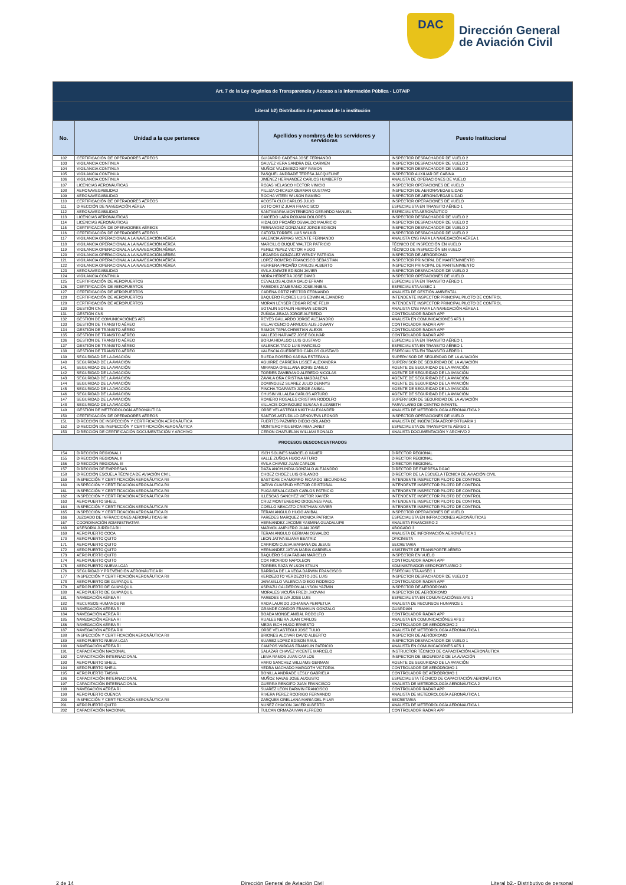DAC
Dirección General
de Aviación Civil
| Art. 7 de la Ley Orgánica de Transparencia y Acceso a la Información Pública - LOTAIP | | | |
| Literal b2) Distributivo de personal de la institución | | | |
| No. | Unidad a la que pertenece | Apellidos y nombres de los servidores y servidoras | Puesto Institucional |
| 102 | CERTIFICACIÓN DE OPERADORES AÉREOS | GUIJARRO CADENA JOSE FERNANDO | INSPECTOR DESPACHADOR DE VUELO 2 |
| 103 | VIGILANCIA CONTINUA | GALVEZ VERA SANDRA DEL CARMEN | INSPECTOR DESPACHADOR DE VUELO 2 |
| 104 | VIGILANCIA CONTINUA | MUÑOZ VALDIVIEZO NEY RAMON | INSPECTOR DESPACHADOR DE VUELO 2 |
| 105 | VIGILANCIA CONTINUA | PASQUEL ANDRADE TERESA JACQUELINE | INSPECTOR AUXILIAR DE CABINA |
| 106 | VIGILANCIA CONTINUA | JIMENEZ HERNANDEZ CARLOS HUMBERTO | ANALISTA DE OPERACIONES DE VUELO |
| 107 | LICENCIAS AERONÁUTICAS | ROJAS VELASCO HECTOR VINICIO | INSPECTOR OPERACIONES DE VUELO |
| 108 | AERONAVEGABILIDAD | PILLIZA CHICAIZA GERMAN GUSTAVO | INSPECTOR DE AERONAVEGABILIDAD |
| 109 | AERONAVEGABILIDAD | ROCHA VITERI WILSON RAMIRO | INSPECTOR DE AERONAVEGABILIDAD |
| 110 | CERTIFICACIÓN DE OPERADORES AÉREOS | ACOSTA CUJI CARLOS JULIO | INSPECTOR OPERACIONES DE VUELO |
| 111 | DIRECCIÓN DE NAVEGACIÓN AÉREA | SOTO ORTIZ JUAN FRANCISCO | ESPECIALISTA EN TRANSITO AÉREO 1 |
| 112 | AERONAVEGABILIDAD | SANTAMARIA MONTENEGRO GERARDO MANUEL | ESPECIALISTA AERONÁUTICO |
| 113 | LICENCIAS AERONÁUTICAS | CAICEDO LARA ROXANA DOLORES | INSPECTOR DESPACHADOR DE VUELO 2 |
| 114 | LICENCIAS AERONÁUTICAS | HIDALGO PROAÑO OSWALDO MAURICIO | INSPECTOR DESPACHADOR DE VUELO 2 |
| 115 | CERTIFICACIÓN DE OPERADORES AÉREOS | FERNANDEZ GONZALEZ JORGE EDISON | INSPECTOR DESPACHADOR DE VUELO 2 |
| 116 | CERTIFICACIÓN DE OPERADORES AÉREOS | CATOTA TORRES LUIS WILKIR | INSPECTOR DESPACHADOR DE VUELO 2 |
| 117 | VIGILANCIA OPERACIONAL A LA NAVEGACIÓN AÉREA | VALENCIA ARMAS VICENTE FERNANDO | ANALISTA CNS PARA LA NAVEGACIÓN AÉREA 1 |
| 118 | VIGILANCIA OPERACIONAL A LA NAVEGACIÓN AÉREA | MARCILLO DUQUE WALTER PATRICIO | TÉCNICO DE INSPECCIÓN EN VUELO |
| 119 | VIGILANCIA OPERACIONAL A LA NAVEGACIÓN AÉREA | PEREZ YEPEZ VICTOR HUGO | TÉCNICO DE INSPECCIÓN EN VUELO |
| 120 | VIGILANCIA OPERACIONAL A LA NAVEGACIÓN AÉREA | LEGARDA GONZALEZ WENDY PATRICIA | INSPECTOR DE AERÓDROMO |
| 121 | VIGILANCIA OPERACIONAL A LA NAVEGACIÓN AÉREA | LOPEZ ROMERO FRANCISCO SEBASTIAN | INSPECTOR PRINCIPAL DE MANTENIMIENTO |
| 122 | VIGILANCIA OPERACIONAL A LA NAVEGACIÓN AÉREA | HERRERA PROAÑO CARLOS ALBERTO | INSPECTOR PRINCIPAL DE MANTENIMIENTO |
| 123 | AERONAVEGABILIDAD | AVILA ZARATE EDISON JAVIER | INSPECTOR DESPACHADOR DE VUELO 2 |
| 124 | VIGILANCIA CONTINUA | MORA HERRERA JOSE DAVID | INSPECTOR OPERACIONES DE VUELO |
| 125 | CERTIFICACIÓN DE AEROPUERTOS | CEVALLOS ALOMIA GALO EFRAIN | ESPECIALISTA EN TRANSITO AÉREO 1 |
| 126 | CERTIFICACIÓN DE AEROPUERTOS | PAREDES ZAMBRANO JOSE ANIBAL | ESPECIALISTA AVSEC 1 |
| 127 | CERTIFICACIÓN DE AEROPUERTOS | CADENA ORTIZ HECTOR FERNANDO | ANALISTA DE GESTIÓN AMBIENTAL |
| 128 | CERTIFICACIÓN DE AEROPUERTOS | BAQUERO FLORES LUIS EDWIN ALEJANDRO | INTENDENTE INSPECTOR PRINCIPAL PILOTO DE CONTROL |
| 129 | CERTIFICACIÓN DE AEROPUERTOS | MORAN LEYSER EDGAR RENE FELIX | INTENDENTE INSPECTOR PRINCIPAL PILOTO DE CONTROL |
| 130 | GESTIÓN CNS | SOTALIN SOTALIN HERNAN EDISON | ANALISTA CNS PARA LA NAVEGACIÓN AÉREA 1 |
| 131 | GESTIÓN CNS | ZUÑIGA JIBAJA JORGE ALFREDO | CONTROLADOR RADAR APP |
| 132 | GESTIÓN DE COMUNICACIÓNES AFS | REYES GALLARDO JORGE ALEJANDRO | ANALISTA EN COMUNICACIONES AFS 1 |
| 133 | GESTIÓN DE TRANSITO AÉREO | VILLAVICENCIO ARMIJOS ALIS JOWANY | CONTROLADOR RADAR APP |
| 134 | GESTIÓN DE TRANSITO AÉREO | RAMOS TAPIA CHRISTIAN ALEXIS | CONTROLADOR RADAR APP |
| 135 | GESTIÓN DE TRANSITO AÉREO | VALLEJO NARVAEZ JOSE BOLIVAR | CONTROLADOR RADAR APP |
| 136 | GESTIÓN DE TRANSITO AÉREO | BORJA HIDALGO LUIS GUSTAVO | ESPECIALISTA EN TRANSITO AÉREO 1 |
| 137 | GESTIÓN DE TRANSITO AÉREO | VALENCIA TACO LUIS MARCELO | ESPECIALISTA EN TRANSITO AÉREO 1 |
| 138 | GESTIÓN DE TRANSITO AÉREO | VALENCIA GUERRERO CARLOS GUSTAVO | ESPECIALISTA EN TRANSITO AÉREO 1 |
| 139 | SEGURIDAD DE LA AVIACIÓN | RUEDA ROSERO KARINA ESTEFANIA | SUPERVISOR DE SEGURIDAD DE LA AVIACIÓN |
| 140 | SEGURIDAD DE LA AVIACIÓN | AGUIRRE CARRERA LISSET ALEXANDRA | SUPERVISOR DE SEGURIDAD DE LA AVIACIÓN |
| 141 | SEGURIDAD DE LA AVIACIÓN | MIRANDA ORELLANA BORIS DANILO | AGENTE DE SEGURIDAD DE LA AVIACIÓN |
| 142 | SEGURIDAD DE LA AVIACIÓN | TORRES ZAMBRANO ALFREDO NICOLAS | AGENTE DE SEGURIDAD DE LA AVIACIÓN |
| 143 | SEGURIDAD DE LA AVIACIÓN | ZAVALA OÑA CRISTINA MAGDALENA | AGENTE DE SEGURIDAD DE LA AVIACIÓN |
| 144 | SEGURIDAD DE LA AVIACIÓN | DOMINGUEZ SUAREZ JULIO DENNYS | AGENTE DE SEGURIDAD DE LA AVIACIÓN |
| 145 | SEGURIDAD DE LA AVIACIÓN | PINCHA TOAPANTA JORGE ANIBAL | AGENTE DE SEGURIDAD DE LA AVIACIÓN |
| 146 | SEGURIDAD DE LA AVIACIÓN | CHUSIN VILLALBA CARLOS ARTURO | AGENTE DE SEGURIDAD DE LA AVIACIÓN |
| 147 | SEGURIDAD DE LA AVIACIÓN | ROMERO ROSALES CRISTIAN RODOLFO | SUPERVISOR DE SEGURIDAD DE LA AVIACIÓN |
| 148 | SEGURIDAD DE LA AVIACIÓN | VILLACIS DOMINGUEZ SUSANA ELIZABETH | PARVULARIO DE CENTRO INFANTIL |
| 149 | GESTIÓN DE METEOROLOGÍA AERONÁUTICA | ORBE VELASTEGUI NIKITH ALEXANDER | ANALISTA DE METEOROLOGÍA AERONÁUTICA 2 |
| 150 | CERTIFICACIÓN DE OPERADORES AÉREOS | SANTOS ASTUDILLO GENOVEVA LEONOR | INSPECTOR OPERACIONES DE VUELO |
| 151 | DIRECCIÓN DE INSPECCIÓN Y CERTIFICACIÓN AERONÁUTICA | FUERTES PAZMIÑO DIEGO ORLANDO | ANALISTA DE INGENIERÍA AEROPORTUARIA 1 |
| 152 | DIRECCIÓN DE INSPECCIÓN Y CERTIFICACIÓN AERONÁUTICA | MONTERO FIGUEROA IRMA JANET | ESPECIALISTA DE TRANSPORTE AÉREO 1 |
| 153 | DIRECCIÓN DE CERTIFICACIÓN DOCUMENTACIÓN Y ARCHIVO | CERON CHAFUELAN WILLIAM RONALD | ANALISTA DOCUMENTACIÓN Y ARCHIVO 2 |
| PROCESOS DESCONCENTRADOS | | | |
| 154 | DIRECCIÓN REGIONAL I | ISCH SOLINES MARCELO XAVIER | DIRECTOR REGIONAL |
| 155 | DIRECCIÓN REGIONAL II | VALLE ZUÑIGA HUGO ARTURO | DIRECTOR REGIONAL |
| 156 | DIRECCIÓN REGIONAL III | AVILA CHAVEZ JUAN CARLOS | DIRECTOR REGIONAL |
| 157 | DIRECCIÓN DE EMPRESAS | DAZA ANCHUNDIA GONZALO ALEJANDRO | DIRECTOR DE EMPRESA DGAC |
| 158 | DIRECCIÓN ESCUELA TÉCNICA DE AVIACIÓN CIVIL | CHOEZ CHOEZ LUIS ORLANDO | DIRECTOR DE LA ESCUELA TÉCNICA DE AVIACIÓN CIVIL |
| 159 | INSPECCIÓN Y CERTIFICACIÓN AERONÁUTICA RII | BASTIDAS CHAMORRO RICARDO SECUNDINO | INTENDENTE INSPECTOR PILOTO DE CONTROL |
| 160 | INSPECCIÓN Y CERTIFICACIÓN AERONÁUTICA RII | JATIVA CUASPUD HECTOR CRISTOBAL | INTENDENTE INSPECTOR PILOTO DE CONTROL |
| 161 | INSPECCIÓN Y CERTIFICACIÓN AERONÁUTICA RII | PUGA BENALCAZAR CARLOS PATRICIO | INTENDENTE INSPECTOR PILOTO DE CONTROL |
| 162 | INSPECCIÓN Y CERTIFICACIÓN AERONÁUTICA RII | ILLESCAS SANCHEZ VICTOR XAVIER | INTENDENTE INSPECTOR PILOTO DE CONTROL |
| 163 | AEROPUERTO SHELL | CRUZ MONTENEGRO DIOGENES PAUL | INTENDENTE INSPECTOR PILOTO DE CONTROL |
| 164 | INSPECCIÓN Y CERTIFICACIÓN AERONÁUTICA RI | COELLO NEACATO CRISTHIAN XAVIER | INTENDENTE INSPECTOR PILOTO DE CONTROL |
| 165 | INSPECCIÓN Y CERTIFICACIÓN AERONÁUTICA RI | TERAN ANGULO HUGO ANIBAL | INSPECTOR OPERACIONES DE VUELO |
| 166 | JUZGADO DE INFRACCIONES AERONÁUTICAS RI | PAREDES MARQUEZ MONICA PATRICIA | ESPECIALISTA EN INFRACCIONES AERONÁUTICAS |
| 167 | COORDINACIÓN ADMINISTRATIVA | HERNANDEZ JACOME YASMINA GUADALUPE | ANALISTA FINANCIERO 2 |
| 168 | ASESORÍA JURÍDICA RII | MARMOL AMPUERO JUAN JOSE | ABOGADO 3 |
| 169 | AEROPUERTO COCA | TERAN ANGULO GERMAN OSWALDO | ANALISTA DE INFORMACIÓN AERONÁUTICA 1 |
| 170 | AEROPUERTO QUITO | LEON JATIVA ELIANA BEATRIZ | OFICINISTA |
| 171 | AEROPUERTO QUITO | CARRION CUEVA MARIANA DE JESUS | SECRETARIA |
| 172 | AEROPUERTO QUITO | HERNANDEZ JATIVA MARIA GABRIELA | ASISTENTE DE TRANSPORTE AÉREO |
| 173 | AEROPUERTO QUITO | BAQUERO SILVA FABIAN MARCELO | INSPECTOR EN VUELO |
| 174 | AEROPUERTO QUITO | COX RICARDO NAPOLEON | CONTROLADOR RADAR APP |
| 175 | AEROPUERTO NUEVA LOJA | TORRES RAZA WILSON STALIN | ADMINISTRADOR AEROPORTUARIO 2 |
| 176 | SEGURIDAD Y PREVENCIÓN AERONÁUTICA RI | BARRIGA DE LA VEGA DARWIN FRANCISCO | ESPECIALISTA AVSEC 1 |
| 177 | INSPECCIÓN Y CERTIFICACIÓN AERONÁUTICA RII | VERDEZOTO VERDEZOTO JOE LUIS | INSPECTOR DESPACHADOR DE VUELO 2 |
| 178 | AEROPUERTO DE GUAYAQUIL | JARAMILLO VALENCIA DIEGO RODRIGO | CONTROLADOR RADAR APP |
| 179 | AEROPUERTO DE GUAYAQUIL | ASPIAZU CALDERON ALLYSON YAZMIN | INSPECTOR DE AERÓDROMO |
| 180 | AEROPUERTO DE GUAYAQUIL | MORALES VICUÑA FREDI JHOVANI | INSPECTOR DE AERÓDROMO |
| 181 | NAVEGACIÓN AÉREA RI | PAREDES SILVA JOSE LUIS | ESPECIALISTA EN COMUNICACIÓNES AFS 1 |
| 182 | RECURSOS HUMANOS RII | RADA LAURIDO JOHANNA PERPETUA | ANALISTA DE RECURSOS HUMANOS 1 |
| 183 | NAVEGACIÓN AÉREA RI | GRANDE CONDOR FRANKLIN GONZALO | GUARDIÁN |
| 184 | NAVEGACIÓN AÉREA RI | BOADA MONGE ANIBAL RODOLFO | CONTROLADOR RADAR APP |
| 185 | NAVEGACIÓN AÉREA RI | RUALES NEIRA JUAN CARLOS | ANALISTA EN COMUNICACIÓNES AFS 2 |
| 186 | NAVEGACIÓN AÉREA RI | MEJIA ISCH HUGO ERNESTO | CONTROLADOR DE AERÓDROMO 2 |
| 187 | NAVEGACIÓN AÉREA RIII | ORBE VELASTEGUI JOSE TULIO | ANALISTA DE METEOROLOGÍA AERONÁUTICA 1 |
| 188 | INSPECCIÓN Y CERTIFICACIÓN AERONÁUTICA RII | BRIONES ALCIVAR DAVID ALBERTO | INSPECTOR DE AERÓDROMO |
| 189 | AEROPUERTO NUEVA LOJA | SUAREZ LOPEZ EDISON RAUL | INSPECTOR DESPACHADOR DE VUELO 1 |
| 190 | NAVEGACIÓN AÉREA RI | CAMPOS VARGAS FRANKLIN PATRICIO | ANALISTA EN COMUNICACIONES AFS 1 |
| 191 | CAPACITACIÓN NACIONAL | SALAZAR CHAVEZ VICENTE MARCELO | INSTRUCTOR TÉCNICO DE CAPACITACIÓN AERONÁUTICA |
| 192 | CAPACITACIÓN INTERNACIONAL | LEIVA RAMOS JUAN CARLOS | INSPECTOR DE SEGURIDAD DE LA AVIACIÓN |
| 193 | AEROPUERTO SHELL | HARO SANCHEZ WILLIAMS GERMAN | AGENTE DE SEGURIDAD DE LA AVIACIÓN |
| 194 | AEROPUERTO SHELL | YEDRA MACHADO MARGOTH VICTORIA | CONTROLADOR DE AERÓDROMO 1 |
| 195 | AEROPUERTO TAISHA | BONILLA ANDRADE LESLY GABRIELA | CONTROLADOR DE AERÓDROMO 1 |
| 196 | CAPACITACIÓN INTERNACIONAL | MUÑOZ NAVAS JOSE AUGUSTO | ESPECIALISTA TÉCNICO DE CAPACITACIÓN AERONÁUTICA |
| 197 | CAPACITACIÓN INTERNACIONAL | GUERRA RENGIFO JUAN FRANCISCO | ANALISTA DE METEOROLOGÍA AERONÁUTICA 2 |
| 198 | NAVEGACIÓN AÉREA RI | SUAREZ LEON DARWIN FRANCISCO | CONTROLADOR RADAR APP |
| 199 | AEROPUERTO CUENCA | RIVERA PEREZ RODRIGO FERNANDO | ANALISTA DE METEOROLOGÍA AERONÁUTICA 1 |
| 200 | INSPECCIÓN Y CERTIFICACIÓN AERONÁUTICA RII | ZARQUEA ORELLANA MARIA DEL PILAR | SECRETARIA |
| 201 | AEROPUERTO QUITO | NUÑEZ CHACON JAVIER ALBERTO | ANALISTA DE METEOROLOGÍA AERONÁUTICA 1 |
| 202 | CAPACITACIÓN NACIONAL | TULCAN ORMAZA IVAN ALFREDO | CONTROLADOR RADAR APP |
2 de 14 Dirección General de Aviación Civil Literal b2.- Distributivo de personal